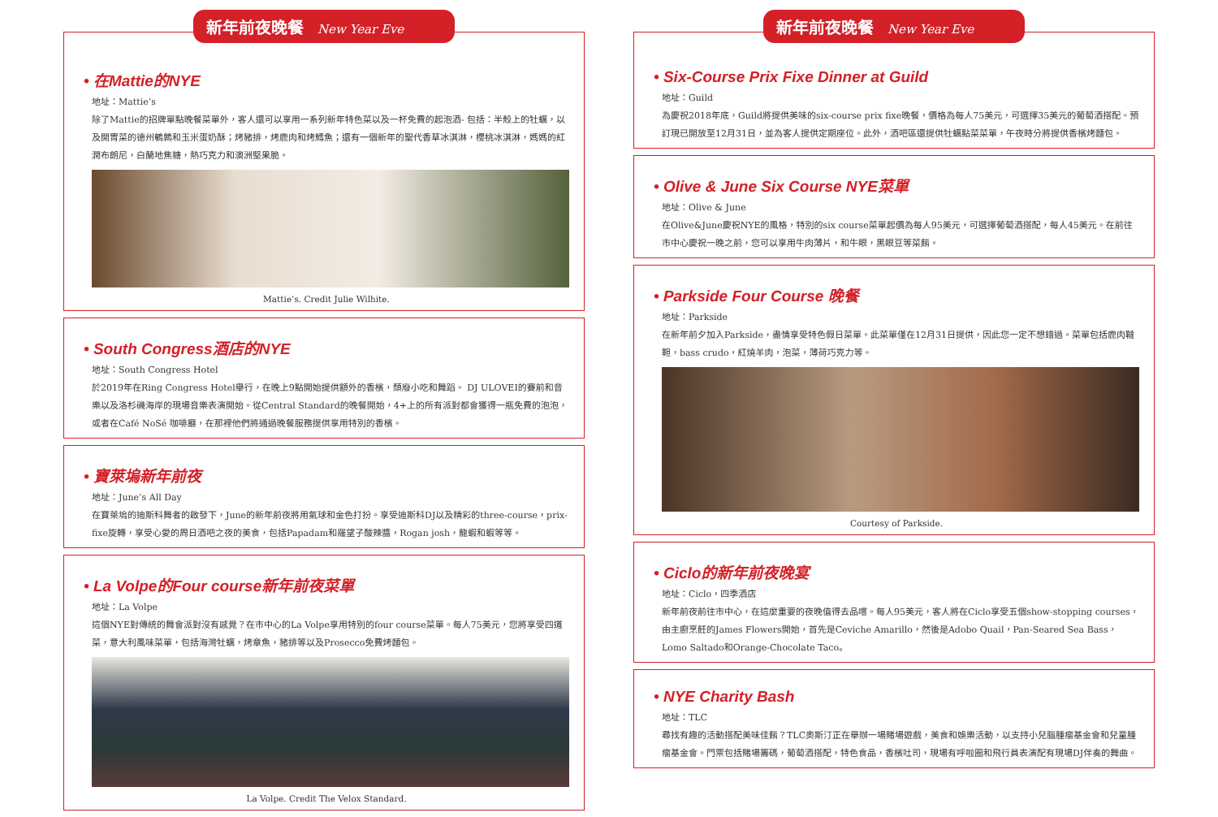新年前夜晚餐 New Year Eve
• 在Mattie的NYE
地址：Mattie’s
除了Mattie的招牌單點晚餐菜單外，客人還可以享用一系列新年特色菜以及一杯免費的起泡酒- 包括：半殼上的牡蠣，以及開胃菜的德州鵪鶉和玉米蛋奶酥；烤豬排，烤鹿肉和烤鱈魚；還有一個新年的聖代香草冰淇淋，櫻桃冰淇淋，媽媽的紅潤布朗尼，白蘭地焦糖，熱巧克力和澳洲堅果脆。
Mattie’s. Credit Julie Wilhite.
• South Congress酒店的NYE
地址：South Congress Hotel
於2019年在Ring Congress Hotel舉行，在晚上9點開始提供額外的香檳，頹廢小吃和舞蹈。 DJ ULOVEI的賽前和音樂以及洛杉磯海岸的現場音樂表演開始。從Central Standard的晚餐開始，4+上的所有派對都會獲得一瓶免費的泡泡，或者在Café NoSé 咖啡廳，在那裡他們將通過晚餐服務提供享用特別的香檳。
• 寶萊塢新年前夜
地址：June’s All Day
在寶萊塢的迪斯科舞者的啟發下，June的新年前夜將用氣球和金色打扮。享受迪斯科DJ以及精彩的three-course，prix-fixe旋轉，享受心愛的周日酒吧之夜的美食，包括Papadam和羅望子酸辣醬，Rogan josh，龍蝦和蝦等等。
• La Volpe的Four course新年前夜菜單
地址：La Volpe
這個NYE對傳統的舞會派對沒有感覺？在市中心的La Volpe享用特別的four course菜單。每人75美元，您將享受四道菜，意大利風味菜單，包括海灣牡蠣，烤章魚，豬排等以及Prosecco免費烤麵包。
La Volpe. Credit The Velox Standard.
新年前夜晚餐 New Year Eve
• Six-Course Prix Fixe Dinner at Guild
地址：Guild
為慶祝2018年底，Guild將提供美味的six-course prix fixe晚餐，價格為每人75美元，可選擇35美元的葡萄酒搭配。預訂現已開放至12月31日，並為客人提供定期座位。此外，酒吧區還提供牡蠣點菜菜單，午夜時分將提供香檳烤麵包。
• Olive & June Six Course NYE菜單
地址：Olive & June
在Olive&June慶祝NYE的風格，特別的six course菜單起價為每人95美元，可選擇葡萄酒搭配，每人45美元。在前往市中心慶祝一晚之前，您可以享用牛肉薄片，和牛眼，黑眼豆等菜餚。
• Parkside Four Course 晚餐
地址：Parkside
在新年前夕加入Parkside，盡情享受特色假日菜單。此菜單僅在12月31日提供，因此您一定不想錯過。菜單包括鹿肉韃靼，bass crudo，紅燒羊肉，泡菜，薄荷巧克力等。
Courtesy of Parkside.
• Ciclo的新年前夜晚宴
地址：Ciclo，四季酒店
新年前夜前往市中心，在這麼重要的夜晚值得去品嚐。每人95美元，客人將在Ciclo享受五個show-stopping courses，由主廚烹飪的James Flowers開始，首先是Ceviche Amarillo，然後是Adobo Quail，Pan-Seared Sea Bass，Lomo Saltado和Orange-Chocolate Taco。
• NYE Charity Bash
地址：TLC
尋找有趣的活動搭配美味佳餚？TLC奧斯汀正在舉辦一場賭場遊戲，美食和娛樂活動，以支持小兒腦腫瘤基金會和兒童腫瘤基金會。門票包括賭場籌碼，葡萄酒搭配，特色食品，香檳吐司，現場有呼啦圈和飛行員表演配有現場DJ伴奏的舞曲。